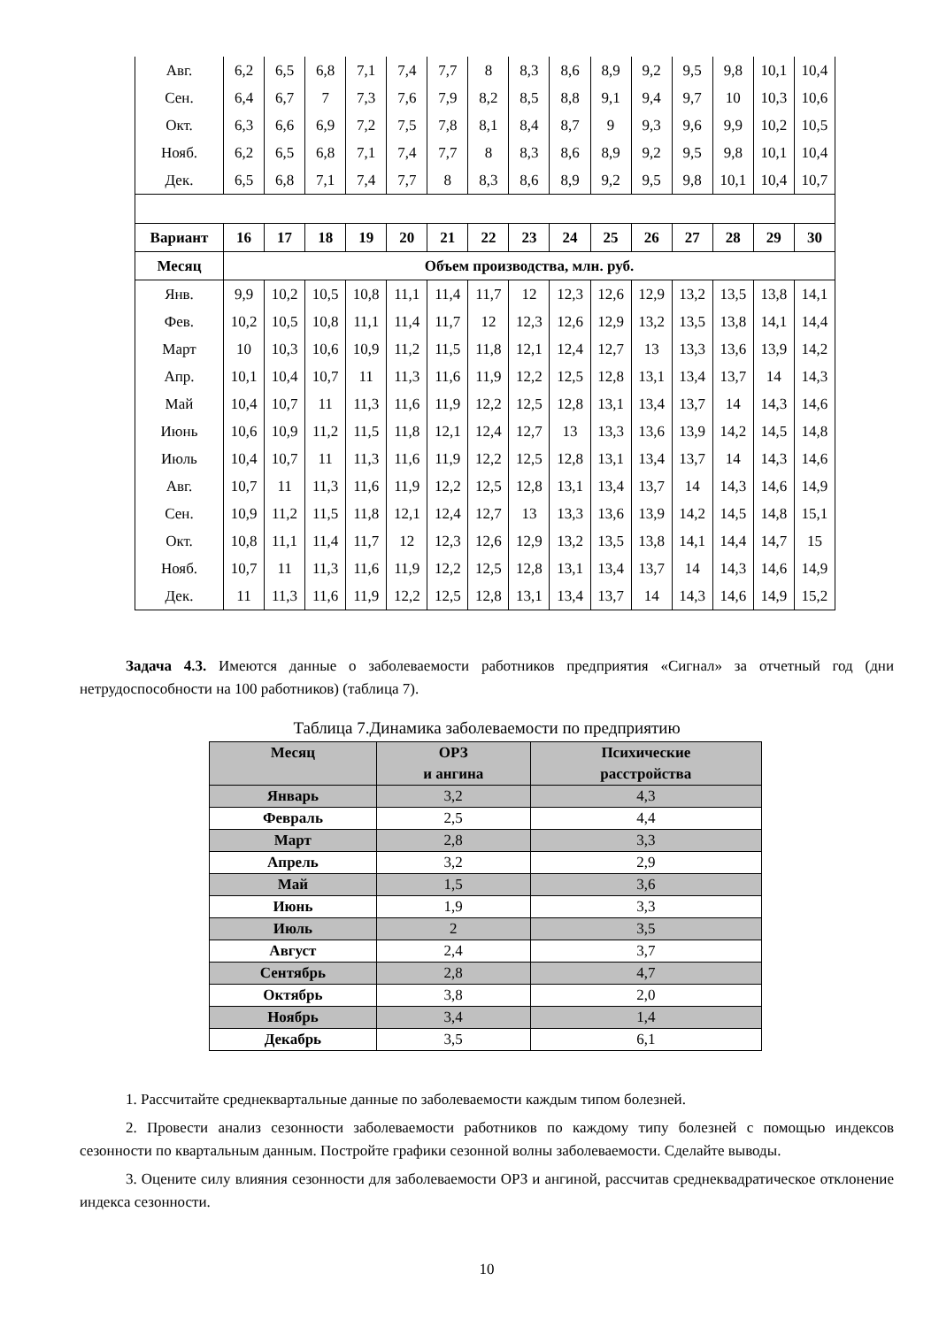| Авг. | 6,2 | 6,5 | 6,8 | 7,1 | 7,4 | 7,7 | 8 | 8,3 | 8,6 | 8,9 | 9,2 | 9,5 | 9,8 | 10,1 | 10,4 |
| Сен. | 6,4 | 6,7 | 7 | 7,3 | 7,6 | 7,9 | 8,2 | 8,5 | 8,8 | 9,1 | 9,4 | 9,7 | 10 | 10,3 | 10,6 |
| Окт. | 6,3 | 6,6 | 6,9 | 7,2 | 7,5 | 7,8 | 8,1 | 8,4 | 8,7 | 9 | 9,3 | 9,6 | 9,9 | 10,2 | 10,5 |
| Нояб. | 6,2 | 6,5 | 6,8 | 7,1 | 7,4 | 7,7 | 8 | 8,3 | 8,6 | 8,9 | 9,2 | 9,5 | 9,8 | 10,1 | 10,4 |
| Дек. | 6,5 | 6,8 | 7,1 | 7,4 | 7,7 | 8 | 8,3 | 8,6 | 8,9 | 9,2 | 9,5 | 9,8 | 10,1 | 10,4 | 10,7 |
| Вариант | 16 | 17 | 18 | 19 | 20 | 21 | 22 | 23 | 24 | 25 | 26 | 27 | 28 | 29 | 30 |
| Месяц | Объем производства, млн. руб. | | | | | | | | | | | | | | |
| Янв. | 9,9 | 10,2 | 10,5 | 10,8 | 11,1 | 11,4 | 11,7 | 12 | 12,3 | 12,6 | 12,9 | 13,2 | 13,5 | 13,8 | 14,1 |
| Фев. | 10,2 | 10,5 | 10,8 | 11,1 | 11,4 | 11,7 | 12 | 12,3 | 12,6 | 12,9 | 13,2 | 13,5 | 13,8 | 14,1 | 14,4 |
| Март | 10 | 10,3 | 10,6 | 10,9 | 11,2 | 11,5 | 11,8 | 12,1 | 12,4 | 12,7 | 13 | 13,3 | 13,6 | 13,9 | 14,2 |
| Апр. | 10,1 | 10,4 | 10,7 | 11 | 11,3 | 11,6 | 11,9 | 12,2 | 12,5 | 12,8 | 13,1 | 13,4 | 13,7 | 14 | 14,3 |
| Май | 10,4 | 10,7 | 11 | 11,3 | 11,6 | 11,9 | 12,2 | 12,5 | 12,8 | 13,1 | 13,4 | 13,7 | 14 | 14,3 | 14,6 |
| Июнь | 10,6 | 10,9 | 11,2 | 11,5 | 11,8 | 12,1 | 12,4 | 12,7 | 13 | 13,3 | 13,6 | 13,9 | 14,2 | 14,5 | 14,8 |
| Июль | 10,4 | 10,7 | 11 | 11,3 | 11,6 | 11,9 | 12,2 | 12,5 | 12,8 | 13,1 | 13,4 | 13,7 | 14 | 14,3 | 14,6 |
| Авг. | 10,7 | 11 | 11,3 | 11,6 | 11,9 | 12,2 | 12,5 | 12,8 | 13,1 | 13,4 | 13,7 | 14 | 14,3 | 14,6 | 14,9 |
| Сен. | 10,9 | 11,2 | 11,5 | 11,8 | 12,1 | 12,4 | 12,7 | 13 | 13,3 | 13,6 | 13,9 | 14,2 | 14,5 | 14,8 | 15,1 |
| Окт. | 10,8 | 11,1 | 11,4 | 11,7 | 12 | 12,3 | 12,6 | 12,9 | 13,2 | 13,5 | 13,8 | 14,1 | 14,4 | 14,7 | 15 |
| Нояб. | 10,7 | 11 | 11,3 | 11,6 | 11,9 | 12,2 | 12,5 | 12,8 | 13,1 | 13,4 | 13,7 | 14 | 14,3 | 14,6 | 14,9 |
| Дек. | 11 | 11,3 | 11,6 | 11,9 | 12,2 | 12,5 | 12,8 | 13,1 | 13,4 | 13,7 | 14 | 14,3 | 14,6 | 14,9 | 15,2 |
Задача 4.3. Имеются данные о заболеваемости работников предприятия «Сигнал» за отчетный год (дни нетрудоспособности на 100 работников) (таблица 7).
Таблица 7.Динамика заболеваемости по предприятию
| Месяц | ОРЗ и ангина | Психические расстройства |
| --- | --- | --- |
| Январь | 3,2 | 4,3 |
| Февраль | 2,5 | 4,4 |
| Март | 2,8 | 3,3 |
| Апрель | 3,2 | 2,9 |
| Май | 1,5 | 3,6 |
| Июнь | 1,9 | 3,3 |
| Июль | 2 | 3,5 |
| Август | 2,4 | 3,7 |
| Сентябрь | 2,8 | 4,7 |
| Октябрь | 3,8 | 2,0 |
| Ноябрь | 3,4 | 1,4 |
| Декабрь | 3,5 | 6,1 |
1. Рассчитайте среднеквартальные данные по заболеваемости каждым типом болезней.
2. Провести анализ сезонности заболеваемости работников по каждому типу болезней с помощью индексов сезонности по квартальным данным. Постройте графики сезонной волны заболеваемости. Сделайте выводы.
3. Оцените силу влияния сезонности для заболеваемости ОРЗ и ангиной, рассчитав среднеквадратическое отклонение индекса сезонности.
10